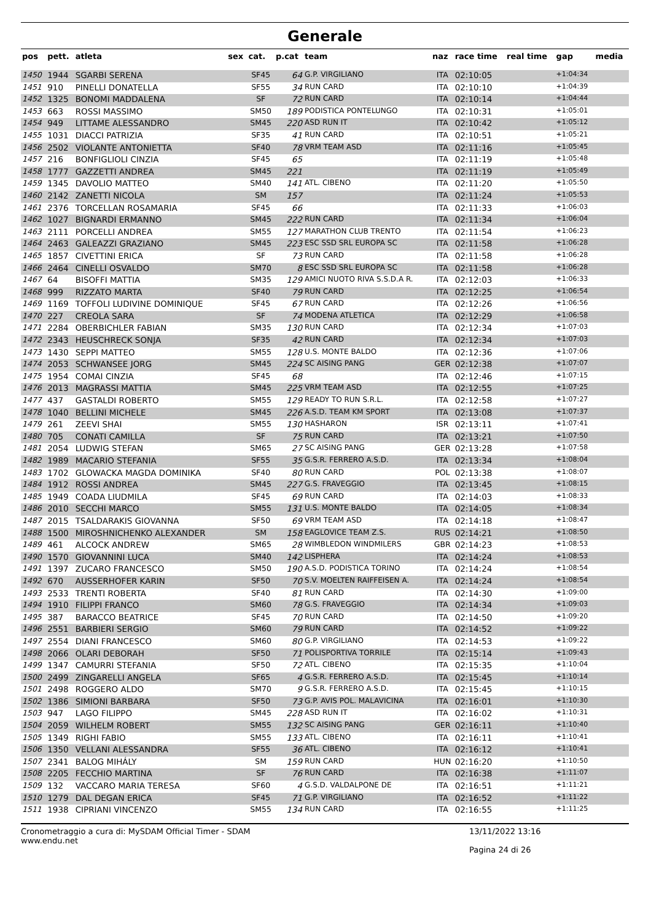Generale
| pos | pett. | atleta | sex | cat. | p.cat | team | naz | race time | real time | gap | media |
| --- | --- | --- | --- | --- | --- | --- | --- | --- | --- | --- | --- |
| 1450 | 1944 | SGARBI SERENA | | SF45 | 64 | G.P. VIRGILIANO | ITA | 02:10:05 | | +1:04:34 | |
| 1451 | 910 | PINELLI DONATELLA | | SF55 | 34 | RUN CARD | ITA | 02:10:10 | | +1:04:39 | |
| 1452 | 1325 | BONOMI MADDALENA | | SF | 72 | RUN CARD | ITA | 02:10:14 | | +1:04:44 | |
| 1453 | 663 | ROSSI MASSIMO | | SM50 | 189 | PODISTICA PONTELUNGO | ITA | 02:10:31 | | +1:05:01 | |
| 1454 | 949 | LITTAME ALESSANDRO | | SM45 | 220 | ASD RUN IT | ITA | 02:10:42 | | +1:05:12 | |
| 1455 | 1031 | DIACCI PATRIZIA | | SF35 | 41 | RUN CARD | ITA | 02:10:51 | | +1:05:21 | |
| 1456 | 2502 | VIOLANTE ANTONIETTA | | SF40 | 78 | VRM TEAM ASD | ITA | 02:11:16 | | +1:05:45 | |
| 1457 | 216 | BONFIGLIOLI CINZIA | | SF45 | 65 | | ITA | 02:11:19 | | +1:05:48 | |
| 1458 | 1777 | GAZZETTI ANDREA | | SM45 | 221 | | ITA | 02:11:19 | | +1:05:49 | |
| 1459 | 1345 | DAVOLIO MATTEO | | SM40 | 141 | ATL. CIBENO | ITA | 02:11:20 | | +1:05:50 | |
| 1460 | 2142 | ZANETTI NICOLA | | SM | 157 | | ITA | 02:11:24 | | +1:05:53 | |
| 1461 | 2376 | TORCELLAN ROSAMARIA | | SF45 | 66 | | ITA | 02:11:33 | | +1:06:03 | |
| 1462 | 1027 | BIGNARDI ERMANNO | | SM45 | 222 | RUN CARD | ITA | 02:11:34 | | +1:06:04 | |
| 1463 | 2111 | PORCELLI ANDREA | | SM55 | 127 | MARATHON CLUB TRENTO | ITA | 02:11:54 | | +1:06:23 | |
| 1464 | 2463 | GALEAZZI GRAZIANO | | SM45 | 223 | ESC SSD SRL EUROPA SC | ITA | 02:11:58 | | +1:06:28 | |
| 1465 | 1857 | CIVETTINI ERICA | | SF | 73 | RUN CARD | ITA | 02:11:58 | | +1:06:28 | |
| 1466 | 2464 | CINELLI OSVALDO | | SM70 | 8 | ESC SSD SRL EUROPA SC | ITA | 02:11:58 | | +1:06:28 | |
| 1467 | 64 | BISOFFI MATTIA | | SM35 | 129 | AMICI NUOTO RIVA S.S.D.A R. | ITA | 02:12:03 | | +1:06:33 | |
| 1468 | 999 | RIZZATO MARTA | | SF40 | 79 | RUN CARD | ITA | 02:12:25 | | +1:06:54 | |
| 1469 | 1169 | TOFFOLI LUDIVINE DOMINIQUE | | SF45 | 67 | RUN CARD | ITA | 02:12:26 | | +1:06:56 | |
| 1470 | 227 | CREOLA SARA | | SF | 74 | MODENA ATLETICA | ITA | 02:12:29 | | +1:06:58 | |
| 1471 | 2284 | OBERBICHLER FABIAN | | SM35 | 130 | RUN CARD | ITA | 02:12:34 | | +1:07:03 | |
| 1472 | 2343 | HEUSCHRECK SONJA | | SF35 | 42 | RUN CARD | ITA | 02:12:34 | | +1:07:03 | |
| 1473 | 1430 | SEPPI MATTEO | | SM55 | 128 | U.S. MONTE BALDO | ITA | 02:12:36 | | +1:07:06 | |
| 1474 | 2053 | SCHWANSEE JORG | | SM45 | 224 | SC AISING PANG | GER | 02:12:38 | | +1:07:07 | |
| 1475 | 1954 | COMAI CINZIA | | SF45 | 68 | | ITA | 02:12:46 | | +1:07:15 | |
| 1476 | 2013 | MAGRASSI MATTIA | | SM45 | 225 | VRM TEAM ASD | ITA | 02:12:55 | | +1:07:25 | |
| 1477 | 437 | GASTALDI ROBERTO | | SM55 | 129 | READY TO RUN S.R.L. | ITA | 02:12:58 | | +1:07:27 | |
| 1478 | 1040 | BELLINI MICHELE | | SM45 | 226 | A.S.D. TEAM KM SPORT | ITA | 02:13:08 | | +1:07:37 | |
| 1479 | 261 | ZEEVI SHAI | | SM55 | 130 | HASHARON | ISR | 02:13:11 | | +1:07:41 | |
| 1480 | 705 | CONATI CAMILLA | | SF | 75 | RUN CARD | ITA | 02:13:21 | | +1:07:50 | |
| 1481 | 2054 | LUDWIG STEFAN | | SM65 | 27 | SC AISING PANG | GER | 02:13:28 | | +1:07:58 | |
| 1482 | 1989 | MACARIO STEFANIA | | SF55 | 35 | G.S.R. FERRERO A.S.D. | ITA | 02:13:34 | | +1:08:04 | |
| 1483 | 1702 | GLOWACKA MAGDA DOMINIKA | | SF40 | 80 | RUN CARD | POL | 02:13:38 | | +1:08:07 | |
| 1484 | 1912 | ROSSI ANDREA | | SM45 | 227 | G.S. FRAVEGGIO | ITA | 02:13:45 | | +1:08:15 | |
| 1485 | 1949 | COADA LIUDMILA | | SF45 | 69 | RUN CARD | ITA | 02:14:03 | | +1:08:33 | |
| 1486 | 2010 | SECCHI MARCO | | SM55 | 131 | U.S. MONTE BALDO | ITA | 02:14:05 | | +1:08:34 | |
| 1487 | 2015 | TSALDARAKIS GIOVANNA | | SF50 | 69 | VRM TEAM ASD | ITA | 02:14:18 | | +1:08:47 | |
| 1488 | 1500 | MIROSHNICHENKO ALEXANDER | | SM | 158 | EAGLOVICE TEAM Z.S. | RUS | 02:14:21 | | +1:08:50 | |
| 1489 | 461 | ALCOCK ANDREW | | SM65 | 28 | WIMBLEDON WINDMILERS | GBR | 02:14:23 | | +1:08:53 | |
| 1490 | 1570 | GIOVANNINI LUCA | | SM40 | 142 | LISPHERA | ITA | 02:14:24 | | +1:08:53 | |
| 1491 | 1397 | ZUCARO FRANCESCO | | SM50 | 190 | A.S.D. PODISTICA TORINO | ITA | 02:14:24 | | +1:08:54 | |
| 1492 | 670 | AUSSERHOFER KARIN | | SF50 | 70 | S.V. MOELTEN RAIFFEISEN A. | ITA | 02:14:24 | | +1:08:54 | |
| 1493 | 2533 | TRENTI ROBERTA | | SF40 | 81 | RUN CARD | ITA | 02:14:30 | | +1:09:00 | |
| 1494 | 1910 | FILIPPI FRANCO | | SM60 | 78 | G.S. FRAVEGGIO | ITA | 02:14:34 | | +1:09:03 | |
| 1495 | 387 | BARACCO BEATRICE | | SF45 | 70 | RUN CARD | ITA | 02:14:50 | | +1:09:20 | |
| 1496 | 2551 | BARBIERI SERGIO | | SM60 | 79 | RUN CARD | ITA | 02:14:52 | | +1:09:22 | |
| 1497 | 2554 | DIANI FRANCESCO | | SM60 | 80 | G.P. VIRGILIANO | ITA | 02:14:53 | | +1:09:22 | |
| 1498 | 2066 | OLARI DEBORAH | | SF50 | 71 | POLISPORTIVA TORRILE | ITA | 02:15:14 | | +1:09:43 | |
| 1499 | 1347 | CAMURRI STEFANIA | | SF50 | 72 | ATL. CIBENO | ITA | 02:15:35 | | +1:10:04 | |
| 1500 | 2499 | ZINGARELLI ANGELA | | SF65 | 4 | G.S.R. FERRERO A.S.D. | ITA | 02:15:45 | | +1:10:14 | |
| 1501 | 2498 | ROGGERO ALDO | | SM70 | 9 | G.S.R. FERRERO A.S.D. | ITA | 02:15:45 | | +1:10:15 | |
| 1502 | 1386 | SIMIONI BARBARA | | SF50 | 73 | G.P. AVIS POL. MALAVICINA | ITA | 02:16:01 | | +1:10:30 | |
| 1503 | 947 | LAGO FILIPPO | | SM45 | 228 | ASD RUN IT | ITA | 02:16:02 | | +1:10:31 | |
| 1504 | 2059 | WILHELM ROBERT | | SM55 | 132 | SC AISING PANG | GER | 02:16:11 | | +1:10:40 | |
| 1505 | 1349 | RIGHI FABIO | | SM55 | 133 | ATL. CIBENO | ITA | 02:16:11 | | +1:10:41 | |
| 1506 | 1350 | VELLANI ALESSANDRA | | SF55 | 36 | ATL. CIBENO | ITA | 02:16:12 | | +1:10:41 | |
| 1507 | 2341 | BALOG MIHÁLY | | SM | 159 | RUN CARD | HUN | 02:16:20 | | +1:10:50 | |
| 1508 | 2205 | FECCHIO MARTINA | | SF | 76 | RUN CARD | ITA | 02:16:38 | | +1:11:07 | |
| 1509 | 132 | VACCARO MARIA TERESA | | SF60 | 4 | G.S.D. VALDALPONE DE | ITA | 02:16:51 | | +1:11:21 | |
| 1510 | 1279 | DAL DEGAN ERICA | | SF45 | 71 | G.P. VIRGILIANO | ITA | 02:16:52 | | +1:11:22 | |
| 1511 | 1938 | CIPRIANI VINCENZO | | SM55 | 134 | RUN CARD | ITA | 02:16:55 | | +1:11:25 | |
Cronometraggio a cura di: MySDAM Official Timer - SDAM
www.endu.net
13/11/2022 13:16
Pagina 24 di 26